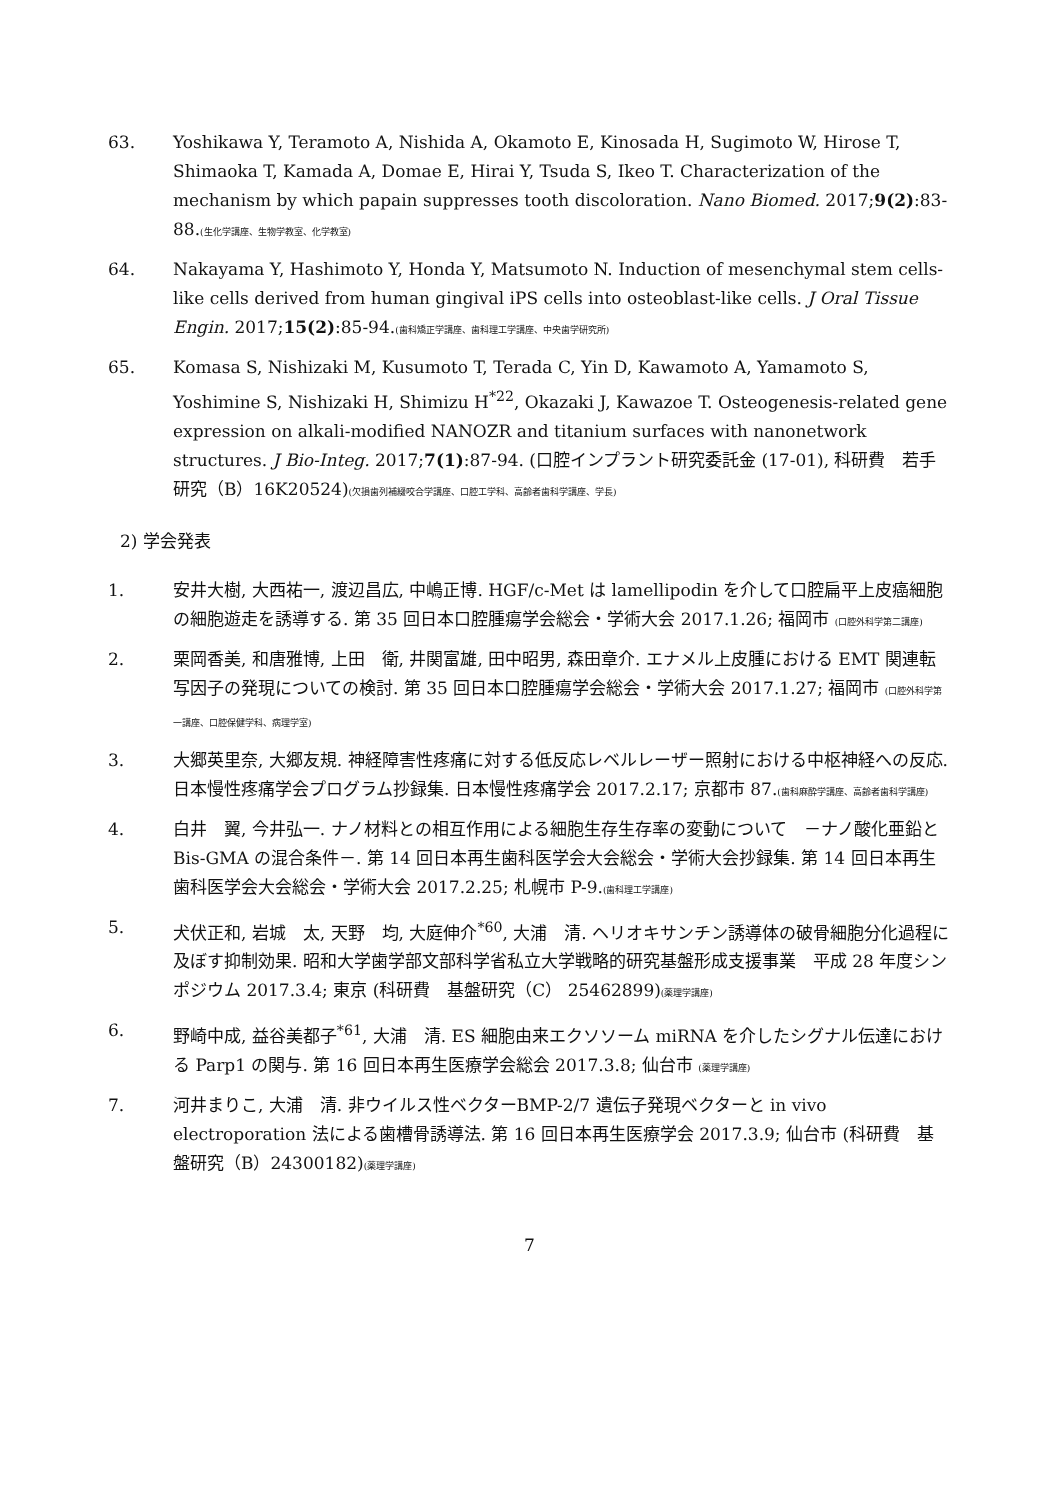63. Yoshikawa Y, Teramoto A, Nishida A, Okamoto E, Kinosada H, Sugimoto W, Hirose T, Shimaoka T, Kamada A, Domae E, Hirai Y, Tsuda S, Ikeo T. Characterization of the mechanism by which papain suppresses tooth discoloration. Nano Biomed. 2017;9(2):83-88.(生化学講座、生物学教室、化学教室)
64. Nakayama Y, Hashimoto Y, Honda Y, Matsumoto N. Induction of mesenchymal stem cells-like cells derived from human gingival iPS cells into osteoblast-like cells. J Oral Tissue Engin. 2017;15(2):85-94.(歯科矯正学講座、歯科理工学講座、中央歯学研究所)
65. Komasa S, Nishizaki M, Kusumoto T, Terada C, Yin D, Kawamoto A, Yamamoto S, Yoshimine S, Nishizaki H, Shimizu H<sup>*22</sup>, Okazaki J, Kawazoe T. Osteogenesis-related gene expression on alkali-modified NANOZR and titanium surfaces with nanonetwork structures. J Bio-Integ. 2017;7(1):87-94. (口腔インプラント研究委託金 (17-01), 科研費　若手研究（B）16K20524)(欠損歯列補綴咬合学講座、口腔工学科、高齢者歯科学講座、学長)
2) 学会発表
1. 安井大樹, 大西祐一, 渡辺昌広, 中嶋正博. HGF/c-Met は lamellipodin を介して口腔扁平上皮癌細胞の細胞遊走を誘導する. 第 35 回日本口腔腫瘍学会総会・学術大会 2017.1.26; 福岡市 (口腔外科学第二講座)
2. 栗岡香美, 和唐雅博, 上田　衛, 井関富雄, 田中昭男, 森田章介. エナメル上皮腫における EMT 関連転写因子の発現についての検討. 第 35 回日本口腔腫瘍学会総会・学術大会 2017.1.27; 福岡市 (口腔外科学第一講座、口腔保健学科、病理学室)
3. 大郷英里奈, 大郷友規. 神経障害性疼痛に対する低反応レベルレーザー照射における中枢神経への反応.　日本慢性疼痛学会プログラム抄録集. 日本慢性疼痛学会 2017.2.17; 京都市 87.(歯科麻酔学講座、高齢者歯科学講座)
4. 白井　翼, 今井弘一. ナノ材料との相互作用による細胞生存生存率の変動について　－ナノ酸化亜鉛と Bis-GMA の混合条件－. 第 14 回日本再生歯科医学会大会総会・学術大会抄録集. 第 14 回日本再生歯科医学会大会総会・学術大会 2017.2.25; 札幌市 P-9.(歯科理工学講座)
5. 犬伏正和, 岩城　太, 天野　均, 大庭伸介<sup>*60</sup>, 大浦　清. ヘリオキサンチン誘導体の破骨細胞分化過程に及ぼす抑制効果. 昭和大学歯学部文部科学省私立大学戦略的研究基盤形成支援事業　平成 28 年度シンポジウム 2017.3.4; 東京 (科研費　基盤研究（C） 25462899)(薬理学講座)
6. 野崎中成, 益谷美都子<sup>*61</sup>, 大浦　清. ES 細胞由来エクソソーム miRNA を介したシグナル伝達における Parp1 の関与. 第 16 回日本再生医療学会総会 2017.3.8; 仙台市 (薬理学講座)
7. 河井まりこ, 大浦　清. 非ウイルス性ベクターBMP-2/7 遺伝子発現ベクターと in vivo electroporation 法による歯槽骨誘導法. 第 16 回日本再生医療学会 2017.3.9; 仙台市 (科研費　基盤研究（B）24300182)(薬理学講座)
7